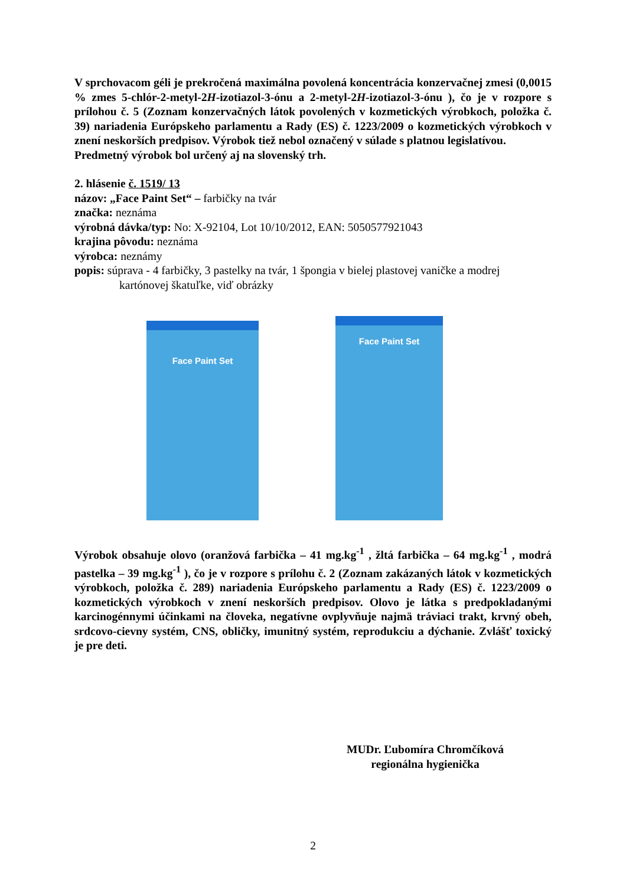V sprchovacom géli je prekročená maximálna povolená koncentrácia konzervačnej zmesi (0,0015 % zmes 5-chlór-2-metyl-2H-izotiazol-3-ónu a 2-metyl-2H-izotiazol-3-ónu ), čo je v rozpore s prílohou č. 5 (Zoznam konzervačných látok povolených v kozmetických výrobkoch, položka č. 39) nariadenia Európskeho parlamentu a Rady (ES) č. 1223/2009 o kozmetických výrobkoch v znení neskorších predpisov. Výrobok tiež nebol označený v súlade s platnou legislatívou.
Predmetný výrobok bol určený aj na slovenský trh.
2. hlásenie č. 1519/ 13
názov: „Face Paint Set“ – farbičky na tvár
značka: neznáma
výrobná dávka/typ: No: X-92104, Lot 10/10/2012, EAN: 5050577921043
krajina pôvodu: neznáma
výrobca: neznámy
popis: súprava - 4 farbičky, 3 pastelky na tvár, 1 špongia v bielej plastovej vaničke a modrej kartónovej škatuľke, viď obrázky
Face Paint Set
Face Paint Set
Výrobok obsahuje olovo (oranžová farbička – 41 mg.kg<sup>-1</sup> , žltá farbička – 64 mg.kg<sup>-1</sup> , modrá pastelka – 39 mg.kg<sup>-1</sup> ), čo je v rozpore s prílohu č. 2 (Zoznam zakázaných látok v kozmetických výrobkoch, položka č. 289) nariadenia Európskeho parlamentu a Rady (ES) č. 1223/2009 o kozmetických výrobkoch v znení neskorších predpisov. Olovo je látka s predpokladanými karcinogénnymi účinkami na človeka, negatívne ovplyvňuje najmä tráviaci trakt, krvný obeh, srdcovo-cievny systém, CNS, obličky, imunitný systém, reprodukciu a dýchanie. Zvlášť toxický je pre deti.
MUDr. Ľubomíra Chromčíková
regionálna hygienička
2